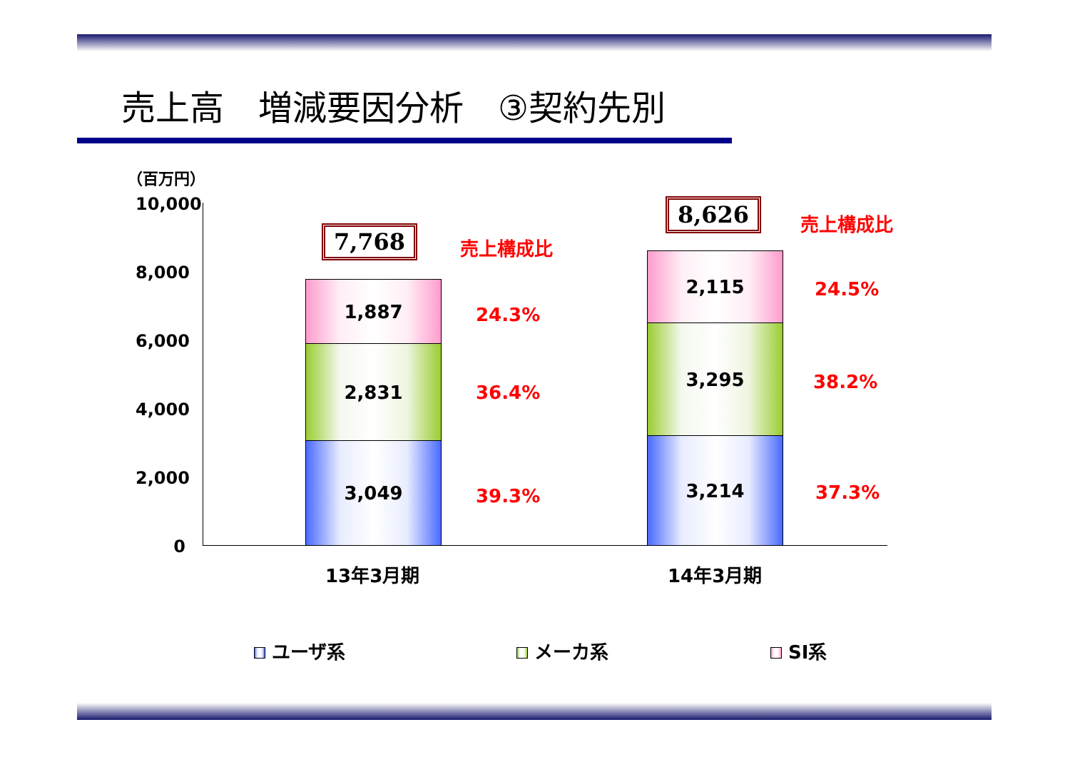売上高　増減要因分析　③契約先別
（百万円）
10,000
8,000
6,000
4,000
2,000
0
1,887
2,831
3,049
7,768 売上構成比
24.3%
36.4%
39.3%
2,115
3,295
3,214
8,626 売上構成比
24.5%
38.2%
37.3%
13年3月期 14年3月期
ユーザ系 メーカ系 SI系